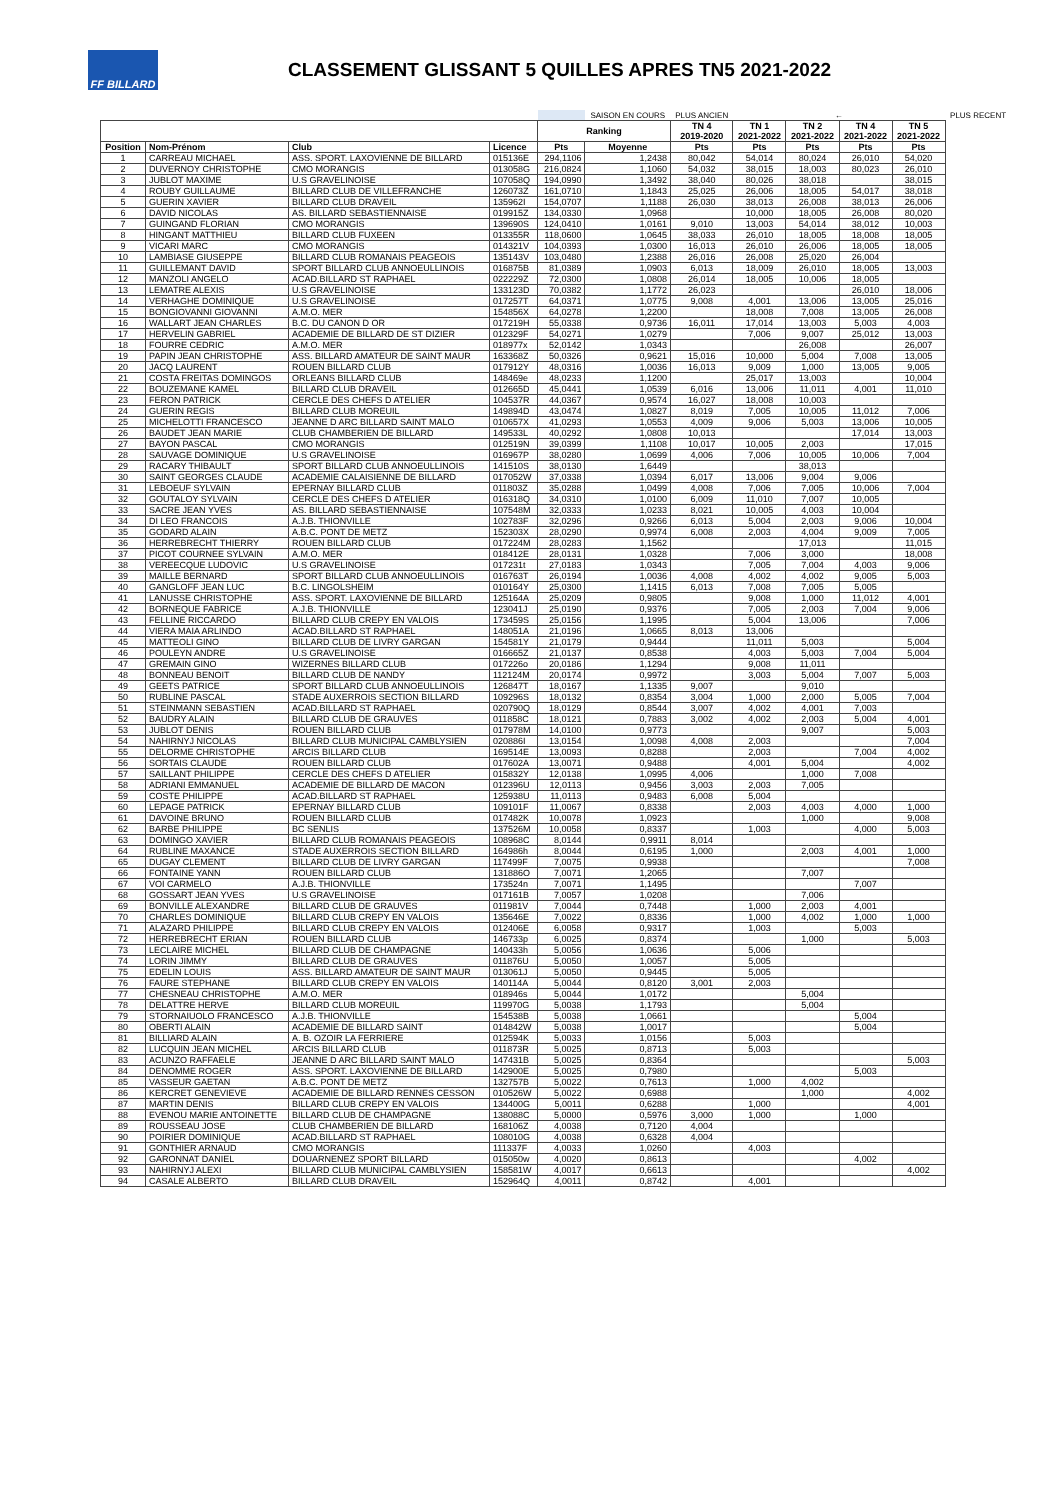FF BILLARD
CLASSEMENT GLISSANT 5 QUILLES APRES TN5 2021-2022
| | | | | | SAISON EN COURS | PLUS ANCIEN | ← | | | | PLUS RECENT |
| | | | | Ranking | | TN 4 2019-2020 | TN 1 2021-2022 | TN 2 2021-2022 | TN 4 2021-2022 | TN 5 2021-2022 | |
| Position | Nom-Prénom | Club | Licence | Pts | Moyenne | Pts | Pts | Pts | Pts | Pts | |
| 1 | CARREAU MICHAEL | ASS. SPORT. LAXOVIENNE DE BILLARD | 015136E | 294,1106 | 1,2438 | 80,042 | 54,014 | 80,024 | 26,010 | 54,020 | |
| 2 | DUVERNOY CHRISTOPHE | CMO MORANGIS | 013058G | 216,0824 | 1,1060 | 54,032 | 38,015 | 18,003 | 80,023 | 26,010 | |
| 3 | JUBLOT MAXIME | U.S GRAVELINOISE | 107058Q | 194,0990 | 1,3492 | 38,040 | 80,026 | 38,018 | | 38,015 | |
| 4 | ROUBY GUILLAUME | BILLARD CLUB DE VILLEFRANCHE | 126073Z | 161,0710 | 1,1843 | 25,025 | 26,006 | 18,005 | 54,017 | 38,018 | |
| 5 | GUERIN XAVIER | BILLARD CLUB DRAVEIL | 135962I | 154,0707 | 1,1188 | 26,030 | 38,013 | 26,008 | 38,013 | 26,006 | |
| 6 | DAVID NICOLAS | AS. BILLARD SEBASTIENNAISE | 019915Z | 134,0330 | 1,0968 | | 10,000 | 18,005 | 26,008 | 80,020 | |
| 7 | GUINGAND FLORIAN | CMO MORANGIS | 139690S | 124,0410 | 1,0161 | 9,010 | 13,003 | 54,014 | 38,012 | 10,003 | |
| 8 | HINGANT MATTHIEU | BILLARD CLUB FUXEEN | 013355R | 118,0600 | 1,0645 | 38,033 | 26,010 | 18,005 | 18,008 | 18,005 | |
| 9 | VICARI MARC | CMO MORANGIS | 014321V | 104,0393 | 1,0300 | 16,013 | 26,010 | 26,006 | 18,005 | 18,005 | |
| 10 | LAMBIASE GIUSEPPE | BILLARD CLUB ROMANAIS PEAGEOIS | 135143V | 103,0480 | 1,2388 | 26,016 | 26,008 | 25,020 | 26,004 | | |
| 11 | GUILLEMANT DAVID | SPORT BILLARD CLUB ANNOEULLINOIS | 016875B | 81,0389 | 1,0903 | 6,013 | 18,009 | 26,010 | 18,005 | 13,003 | |
| 12 | MANZOLI ANGELO | ACAD.BILLARD ST RAPHAEL | 022229Z | 72,0300 | 1,0808 | 26,014 | 18,005 | 10,006 | 18,005 | | |
| 13 | LEMATRE ALEXIS | U.S GRAVELINOISE | 133123D | 70,0382 | 1,1772 | 26,023 | | | 26,010 | 18,006 | |
| 14 | VERHAGHE DOMINIQUE | U.S GRAVELINOISE | 017257T | 64,0371 | 1,0775 | 9,008 | 4,001 | 13,006 | 13,005 | 25,016 | |
| 15 | BONGIOVANNI GIOVANNI | A.M.O. MER | 154856X | 64,0278 | 1,2200 | | 18,008 | 7,008 | 13,005 | 26,008 | |
| 16 | WALLART JEAN CHARLES | B.C. DU CANON D OR | 017219H | 55,0338 | 0,9736 | 16,011 | 17,014 | 13,003 | 5,003 | 4,003 | |
| 17 | HERVELIN GABRIEL | ACADEMIE DE BILLARD DE ST DIZIER | 012329F | 54,0271 | 1,0279 | | 7,006 | 9,007 | 25,012 | 13,003 | |
| 18 | FOURRE CEDRIC | A.M.O. MER | 018977x | 52,0142 | 1,0343 | | | 26,008 | | 26,007 | |
| 19 | PAPIN JEAN CHRISTOPHE | ASS. BILLARD AMATEUR DE SAINT MAUR | 163368Z | 50,0326 | 0,9621 | 15,016 | 10,000 | 5,004 | 7,008 | 13,005 | |
| 20 | JACQ LAURENT | ROUEN BILLARD CLUB | 017912Y | 48,0316 | 1,0036 | 16,013 | 9,009 | 1,000 | 13,005 | 9,005 | |
| 21 | COSTA FREITAS DOMINGOS | ORLEANS BILLARD CLUB | 148469e | 48,0233 | 1,1200 | | 25,017 | 13,003 | | 10,004 | |
| 22 | BOUZEMANE KAMEL | BILLARD CLUB DRAVEIL | 012665D | 45,0441 | 1,0539 | 6,016 | 13,006 | 11,011 | 4,001 | 11,010 | |
| 23 | FERON PATRICK | CERCLE DES CHEFS D ATELIER | 104537R | 44,0367 | 0,9574 | 16,027 | 18,008 | 10,003 | | | |
| 24 | GUERIN REGIS | BILLARD CLUB MOREUIL | 149894D | 43,0474 | 1,0827 | 8,019 | 7,005 | 10,005 | 11,012 | 7,006 | |
| 25 | MICHELOTTI FRANCESCO | JEANNE D ARC BILLARD SAINT MALO | 010657X | 41,0293 | 1,0553 | 4,009 | 9,006 | 5,003 | 13,006 | 10,005 | |
| 26 | BAUDET JEAN MARIE | CLUB CHAMBERIEN DE BILLARD | 149533L | 40,0292 | 1,0808 | 10,013 | | | 17,014 | 13,003 | |
| 27 | BAYON PASCAL | CMO MORANGIS | 012519N | 39,0399 | 1,1108 | 10,017 | 10,005 | 2,003 | | 17,015 | |
| 28 | SAUVAGE DOMINIQUE | U.S GRAVELINOISE | 016967P | 38,0280 | 1,0699 | 4,006 | 7,006 | 10,005 | 10,006 | 7,004 | |
| 29 | RACARY THIBAULT | SPORT BILLARD CLUB ANNOEULLINOIS | 141510S | 38,0130 | 1,6449 | | | 38,013 | | | |
| 30 | SAINT GEORGES CLAUDE | ACADEMIE CALAISIENNE DE BILLARD | 017052W | 37,0338 | 1,0394 | 6,017 | 13,006 | 9,004 | 9,006 | | |
| 31 | LEBOEUF SYLVAIN | EPERNAY BILLARD CLUB | 011803Z | 35,0288 | 1,0499 | 4,008 | 7,006 | 7,005 | 10,006 | 7,004 | |
| 32 | GOUTALOY SYLVAIN | CERCLE DES CHEFS D ATELIER | 016318Q | 34,0310 | 1,0100 | 6,009 | 11,010 | 7,007 | 10,005 | | |
| 33 | SACRE JEAN YVES | AS. BILLARD SEBASTIENNAISE | 107548M | 32,0333 | 1,0233 | 8,021 | 10,005 | 4,003 | 10,004 | | |
| 34 | DI LEO FRANCOIS | A.J.B. THIONVILLE | 102783F | 32,0296 | 0,9266 | 6,013 | 5,004 | 2,003 | 9,006 | 10,004 | |
| 35 | GODARD ALAIN | A.B.C. PONT DE METZ | 152303X | 28,0290 | 0,9974 | 6,008 | 2,003 | 4,004 | 9,009 | 7,005 | |
| 36 | HERREBRECHT THIERRY | ROUEN BILLARD CLUB | 017224M | 28,0283 | 1,1562 | | | 17,013 | | 11,015 | |
| 37 | PICOT COURNEE SYLVAIN | A.M.O. MER | 018412E | 28,0131 | 1,0328 | | 7,006 | 3,000 | | 18,008 | |
| 38 | VEREECQUE LUDOVIC | U.S GRAVELINOISE | 017231t | 27,0183 | 1,0343 | | 7,005 | 7,004 | 4,003 | 9,006 | |
| 39 | MAILLE BERNARD | SPORT BILLARD CLUB ANNOEULLINOIS | 016763T | 26,0194 | 1,0036 | 4,008 | 4,002 | 4,002 | 9,005 | 5,003 | |
| 40 | GANGLOFF JEAN LUC | B.C. LINGOLSHEIM | 010164Y | 25,0300 | 1,1415 | 6,013 | 7,008 | 7,005 | 5,005 | | |
| 41 | LANUSSE CHRISTOPHE | ASS. SPORT. LAXOVIENNE DE BILLARD | 125164A | 25,0209 | 0,9805 | | 9,008 | 1,000 | 11,012 | 4,001 | |
| 42 | BORNEQUE FABRICE | A.J.B. THIONVILLE | 123041J | 25,0190 | 0,9376 | | 7,005 | 2,003 | 7,004 | 9,006 | |
| 43 | FELLINE RICCARDO | BILLARD CLUB CREPY EN VALOIS | 173459S | 25,0156 | 1,1995 | | 5,004 | 13,006 | | 7,006 | |
| 44 | VIERA MAIA ARLINDO | ACAD.BILLARD ST RAPHAEL | 148051A | 21,0196 | 1,0665 | 8,013 | 13,006 | | | | |
| 45 | MATTEOLI GINO | BILLARD CLUB DE LIVRY GARGAN | 154581Y | 21,0179 | 0,9444 | | 11,011 | 5,003 | | 5,004 | |
| 46 | POULEYN ANDRE | U.S GRAVELINOISE | 016665Z | 21,0137 | 0,8538 | | 4,003 | 5,003 | 7,004 | 5,004 | |
| 47 | GREMAIN GINO | WIZERNES BILLARD CLUB | 017226o | 20,0186 | 1,1294 | | 9,008 | 11,011 | | | |
| 48 | BONNEAU BENOIT | BILLARD CLUB DE NANDY | 112124M | 20,0174 | 0,9972 | | 3,003 | 5,004 | 7,007 | 5,003 | |
| 49 | GEETS PATRICE | SPORT BILLARD CLUB ANNOEULLINOIS | 126847T | 18,0167 | 1,1335 | 9,007 | | 9,010 | | | |
| 50 | RUBLINE PASCAL | STADE AUXERROIS SECTION BILLARD | 109296S | 18,0132 | 0,8354 | 3,004 | 1,000 | 2,000 | 5,005 | 7,004 | |
| 51 | STEINMANN SEBASTIEN | ACAD.BILLARD ST RAPHAEL | 020790Q | 18,0129 | 0,8544 | 3,007 | 4,002 | 4,001 | 7,003 | | |
| 52 | BAUDRY ALAIN | BILLARD CLUB DE GRAUVES | 011858C | 18,0121 | 0,7883 | 3,002 | 4,002 | 2,003 | 5,004 | 4,001 | |
| 53 | JUBLOT DENIS | ROUEN BILLARD CLUB | 017978M | 14,0100 | 0,9773 | | | 9,007 | | 5,003 | |
| 54 | NAHIRNYJ NICOLAS | BILLARD CLUB MUNICIPAL CAMBLYSIEN | 020886I | 13,0154 | 1,0098 | 4,008 | 2,003 | | | 7,004 | |
| 55 | DELORME CHRISTOPHE | ARCIS BILLARD CLUB | 169514E | 13,0093 | 0,8288 | | 2,003 | | 7,004 | 4,002 | |
| 56 | SORTAIS CLAUDE | ROUEN BILLARD CLUB | 017602A | 13,0071 | 0,9488 | | 4,001 | 5,004 | | 4,002 | |
| 57 | SAILLANT PHILIPPE | CERCLE DES CHEFS D ATELIER | 015832Y | 12,0138 | 1,0995 | 4,006 | | 1,000 | 7,008 | | |
| 58 | ADRIANI EMMANUEL | ACADEMIE DE BILLARD DE MACON | 012396U | 12,0113 | 0,9456 | 3,003 | 2,003 | 7,005 | | | |
| 59 | COSTE PHILIPPE | ACAD.BILLARD ST RAPHAEL | 125938U | 11,0113 | 0,9483 | 6,008 | 5,004 | | | | |
| 60 | LEPAGE PATRICK | EPERNAY BILLARD CLUB | 109101F | 11,0067 | 0,8338 | | 2,003 | 4,003 | 4,000 | 1,000 | |
| 61 | DAVOINE BRUNO | ROUEN BILLARD CLUB | 017482K | 10,0078 | 1,0923 | | | 1,000 | | 9,008 | |
| 62 | BARBE PHILIPPE | BC SENLIS | 137526M | 10,0058 | 0,8337 | | 1,003 | | 4,000 | 5,003 | |
| 63 | DOMINGO XAVIER | BILLARD CLUB ROMANAIS PEAGEOIS | 108968C | 8,0144 | 0,9911 | 8,014 | | | | | |
| 64 | RUBLINE MAXANCE | STADE AUXERROIS SECTION BILLARD | 164986h | 8,0044 | 0,6195 | 1,000 | | 2,003 | 4,001 | 1,000 | |
| 65 | DUGAY CLEMENT | BILLARD CLUB DE LIVRY GARGAN | 117499F | 7,0075 | 0,9938 | | | | | 7,008 | |
| 66 | FONTAINE YANN | ROUEN BILLARD CLUB | 131886O | 7,0071 | 1,2065 | | | 7,007 | | | |
| 67 | VOI CARMELO | A.J.B. THIONVILLE | 173524n | 7,0071 | 1,1495 | | | | 7,007 | | |
| 68 | GOSSART JEAN YVES | U.S GRAVELINOISE | 017161B | 7,0057 | 1,0208 | | | 7,006 | | | |
| 69 | BONVILLE ALEXANDRE | BILLARD CLUB DE GRAUVES | 011981V | 7,0044 | 0,7448 | | 1,000 | 2,003 | 4,001 | | |
| 70 | CHARLES DOMINIQUE | BILLARD CLUB CREPY EN VALOIS | 135646E | 7,0022 | 0,8336 | | 1,000 | 4,002 | 1,000 | 1,000 | |
| 71 | ALAZARD PHILIPPE | BILLARD CLUB CREPY EN VALOIS | 012406E | 6,0058 | 0,9317 | | 1,003 | | 5,003 | | |
| 72 | HERREBRECHT ERIAN | ROUEN BILLARD CLUB | 146733p | 6,0025 | 0,8374 | | | 1,000 | | 5,003 | |
| 73 | LECLAIRE MICHEL | BILLARD CLUB DE CHAMPAGNE | 140433h | 5,0056 | 1,0636 | | 5,006 | | | | |
| 74 | LORIN JIMMY | BILLARD CLUB DE GRAUVES | 011876U | 5,0050 | 1,0057 | | 5,005 | | | | |
| 75 | EDELIN LOUIS | ASS. BILLARD AMATEUR DE SAINT MAUR | 013061J | 5,0050 | 0,9445 | | 5,005 | | | | |
| 76 | FAURE STEPHANE | BILLARD CLUB CREPY EN VALOIS | 140114A | 5,0044 | 0,8120 | 3,001 | 2,003 | | | | |
| 77 | CHESNEAU CHRISTOPHE | A.M.O. MER | 018946s | 5,0044 | 1,0172 | | | 5,004 | | | |
| 78 | DELATTRE HERVE | BILLARD CLUB MOREUIL | 119970G | 5,0038 | 1,1793 | | | 5,004 | | | |
| 79 | STORNAIUOLO FRANCESCO | A.J.B. THIONVILLE | 154538B | 5,0038 | 1,0661 | | | | 5,004 | | |
| 80 | OBERTI ALAIN | ACADEMIE DE BILLARD SAINT | 014842W | 5,0038 | 1,0017 | | | | 5,004 | | |
| 81 | BILLIARD ALAIN | A. B. OZOIR LA FERRIERE | 012594K | 5,0033 | 1,0156 | | 5,003 | | | | |
| 82 | LUCQUIN JEAN MICHEL | ARCIS BILLARD CLUB | 011873R | 5,0025 | 0,8713 | | 5,003 | | | | |
| 83 | ACUNZO RAFFAELE | JEANNE D ARC BILLARD SAINT MALO | 147431B | 5,0025 | 0,8364 | | | | | 5,003 | |
| 84 | DENOMME ROGER | ASS. SPORT. LAXOVIENNE DE BILLARD | 142900E | 5,0025 | 0,7980 | | | | 5,003 | | |
| 85 | VASSEUR GAETAN | A.B.C. PONT DE METZ | 132757B | 5,0022 | 0,7613 | | 1,000 | 4,002 | | | |
| 86 | KERCRET GENEVIEVE | ACADEMIE DE BILLARD RENNES CESSON | 010526W | 5,0022 | 0,6988 | | | 1,000 | | 4,002 | |
| 87 | MARTIN DENIS | BILLARD CLUB CREPY EN VALOIS | 134400G | 5,0011 | 0,6288 | | 1,000 | | | 4,001 | |
| 88 | EVENOU MARIE ANTOINETTE | BILLARD CLUB DE CHAMPAGNE | 138088C | 5,0000 | 0,5976 | 3,000 | 1,000 | | 1,000 | | |
| 89 | ROUSSEAU JOSE | CLUB CHAMBERIEN DE BILLARD | 168106Z | 4,0038 | 0,7120 | 4,004 | | | | | |
| 90 | POIRIER DOMINIQUE | ACAD.BILLARD ST RAPHAEL | 108010G | 4,0038 | 0,6328 | 4,004 | | | | | |
| 91 | GONTHIER ARNAUD | CMO MORANGIS | 111337F | 4,0033 | 1,0260 | | 4,003 | | | | |
| 92 | GARONNAT DANIEL | DOUARNENEZ SPORT BILLARD | 015050w | 4,0020 | 0,8613 | | | | 4,002 | | |
| 93 | NAHIRNYJ ALEXI | BILLARD CLUB MUNICIPAL CAMBLYSIEN | 158581W | 4,0017 | 0,6613 | | | | | 4,002 | |
| 94 | CASALE ALBERTO | BILLARD CLUB DRAVEIL | 152964Q | 4,0011 | 0,8742 | | 4,001 | | | | |